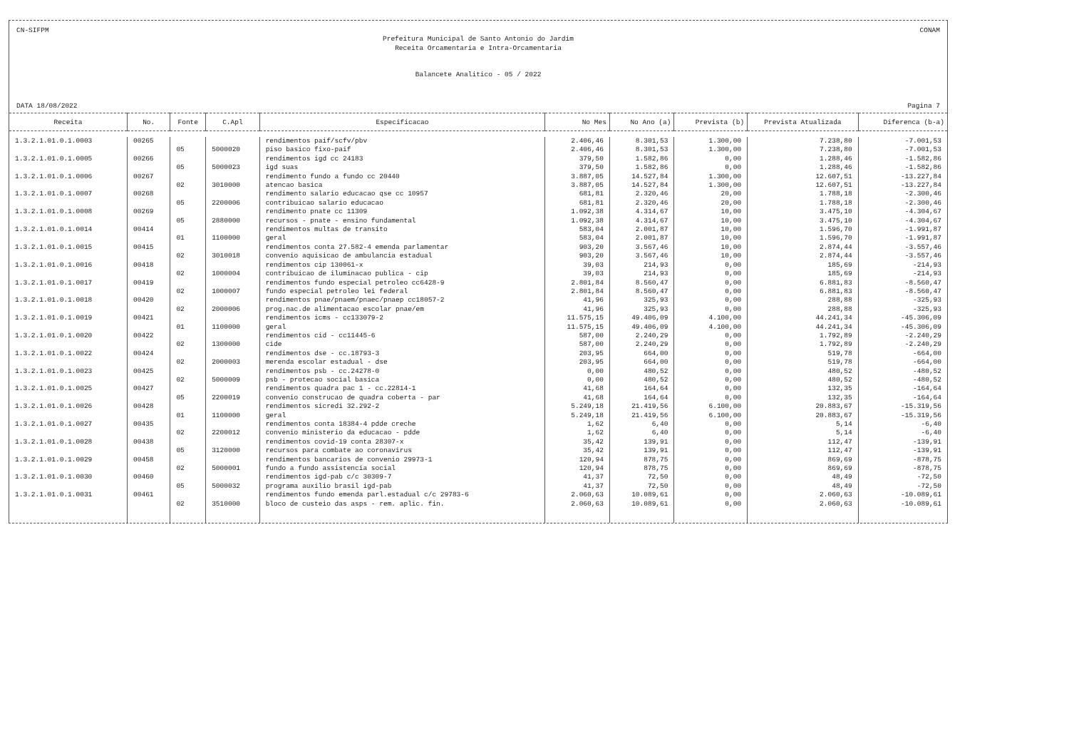CN-SIFPM CONAM
Prefeitura Municipal de Santo Antonio do Jardim
Receita Orcamentaria e Intra-Orcamentaria
Balancete Analitico - 05 / 2022
DATA 18/08/2022 Pagina 7
| Receita | No. | Fonte | C.Apl | Especificacao | No Mes | No Ano (a) | Prevista (b) | Prevista Atualizada | Diferenca (b-a) |
| --- | --- | --- | --- | --- | --- | --- | --- | --- | --- |
| 1.3.2.1.01.0.1.0003 | 00265 | | | rendimentos paif/scfv/pbv | 2.406,46 | 8.301,53 | 1.300,00 | 7.238,80 | -7.001,53 |
| | | 05 | 5000020 | piso basico fixo-paif | 2.406,46 | 8.301,53 | 1.300,00 | 7.238,80 | -7.001,53 |
| 1.3.2.1.01.0.1.0005 | 00266 | | | rendimentos igd cc 24183 | 379,50 | 1.582,86 | 0,00 | 1.288,46 | -1.582,86 |
| | | 05 | 5000023 | igd suas | 379,50 | 1.582,86 | 0,00 | 1.288,46 | -1.582,86 |
| 1.3.2.1.01.0.1.0006 | 00267 | | | rendimento fundo a fundo cc 20440 | 3.887,05 | 14.527,84 | 1.300,00 | 12.607,51 | -13.227,84 |
| | | 02 | 3010000 | atencao basica | 3.887,05 | 14.527,84 | 1.300,00 | 12.607,51 | -13.227,84 |
| 1.3.2.1.01.0.1.0007 | 00268 | | | rendimento salario educacao qse cc 10957 | 681,81 | 2.320,46 | 20,00 | 1.788,18 | -2.300,46 |
| | | 05 | 2200006 | contribuicao salario educacao | 681,81 | 2.320,46 | 20,00 | 1.788,18 | -2.300,46 |
| 1.3.2.1.01.0.1.0008 | 00269 | | | rendimento pnate cc 11309 | 1.092,38 | 4.314,67 | 10,00 | 3.475,10 | -4.304,67 |
| | | 05 | 2880000 | recursos - pnate - ensino fundamental | 1.092,38 | 4.314,67 | 10,00 | 3.475,10 | -4.304,67 |
| 1.3.2.1.01.0.1.0014 | 00414 | | | rendimentos multas de transito | 583,04 | 2.001,87 | 10,00 | 1.596,70 | -1.991,87 |
| | | 01 | 1100000 | geral | 583,04 | 2.001,87 | 10,00 | 1.596,70 | -1.991,87 |
| 1.3.2.1.01.0.1.0015 | 00415 | | | rendimentos conta 27.582-4 emenda parlamentar | 903,20 | 3.567,46 | 10,00 | 2.874,44 | -3.557,46 |
| | | 02 | 3010018 | convenio aquisicao de ambulancia estadual | 903,20 | 3.567,46 | 10,00 | 2.874,44 | -3.557,46 |
| 1.3.2.1.01.0.1.0016 | 00418 | | | rendimentos cip 130061-x | 39,03 | 214,93 | 0,00 | 185,69 | -214,93 |
| | | 02 | 1000004 | contribuicao de iluminacao publica - cip | 39,03 | 214,93 | 0,00 | 185,69 | -214,93 |
| 1.3.2.1.01.0.1.0017 | 00419 | | | rendimentos fundo especial petroleo cc6428-9 | 2.801,84 | 8.560,47 | 0,00 | 6.881,83 | -8.560,47 |
| | | 02 | 1000007 | fundo especial petroleo lei federal | 2.801,84 | 8.560,47 | 0,00 | 6.881,83 | -8.560,47 |
| 1.3.2.1.01.0.1.0018 | 00420 | | | rendimentos pnae/pnaem/pnaec/pnaep cc18057-2 | 41,96 | 325,93 | 0,00 | 288,88 | -325,93 |
| | | 02 | 2000006 | prog.nac.de alimentacao escolar pnae/em | 41,96 | 325,93 | 0,00 | 288,88 | -325,93 |
| 1.3.2.1.01.0.1.0019 | 00421 | | | rendimentos icms - cc133079-2 | 11.575,15 | 49.406,09 | 4.100,00 | 44.241,34 | -45.306,09 |
| | | 01 | 1100000 | geral | 11.575,15 | 49.406,09 | 4.100,00 | 44.241,34 | -45.306,09 |
| 1.3.2.1.01.0.1.0020 | 00422 | | | rendimentos cid - cc11445-6 | 587,00 | 2.240,29 | 0,00 | 1.792,89 | -2.240,29 |
| | | 02 | 1300000 | cide | 587,00 | 2.240,29 | 0,00 | 1.792,89 | -2.240,29 |
| 1.3.2.1.01.0.1.0022 | 00424 | | | rendimentos dse - cc.18793-3 | 203,95 | 664,00 | 0,00 | 519,78 | -664,00 |
| | | 02 | 2000003 | merenda escolar estadual - dse | 203,95 | 664,00 | 0,00 | 519,78 | -664,00 |
| 1.3.2.1.01.0.1.0023 | 00425 | | | rendimentos psb - cc.24278-0 | 0,00 | 480,52 | 0,00 | 480,52 | -480,52 |
| | | 02 | 5000009 | psb - protecao social basica | 0,00 | 480,52 | 0,00 | 480,52 | -480,52 |
| 1.3.2.1.01.0.1.0025 | 00427 | | | rendimentos quadra pac 1 - cc.22814-1 | 41,68 | 164,64 | 0,00 | 132,35 | -164,64 |
| | | 05 | 2200019 | convenio construcao de quadra coberta - par | 41,68 | 164,64 | 0,00 | 132,35 | -164,64 |
| 1.3.2.1.01.0.1.0026 | 00428 | | | rendimentos sicredi 32.292-2 | 5.249,18 | 21.419,56 | 6.100,00 | 20.883,67 | -15.319,56 |
| | | 01 | 1100000 | geral | 5.249,18 | 21.419,56 | 6.100,00 | 20.883,67 | -15.319,56 |
| 1.3.2.1.01.0.1.0027 | 00435 | | | rendimentos conta 18384-4 pdde creche | 1,62 | 6,40 | 0,00 | 5,14 | -6,40 |
| | | 02 | 2200012 | convenio ministerio da educacao - pdde | 1,62 | 6,40 | 0,00 | 5,14 | -6,40 |
| 1.3.2.1.01.0.1.0028 | 00438 | | | rendimentos covid-19 conta 28307-x | 35,42 | 139,91 | 0,00 | 112,47 | -139,91 |
| | | 05 | 3120000 | recursos para combate ao coronavirus | 35,42 | 139,91 | 0,00 | 112,47 | -139,91 |
| 1.3.2.1.01.0.1.0029 | 00458 | | | rendimentos bancarios de convenio 29973-1 | 120,94 | 878,75 | 0,00 | 869,69 | -878,75 |
| | | 02 | 5000001 | fundo a fundo assistencia social | 120,94 | 878,75 | 0,00 | 869,69 | -878,75 |
| 1.3.2.1.01.0.1.0030 | 00460 | | | rendimentos igd-pab c/c 30309-7 | 41,37 | 72,50 | 0,00 | 48,49 | -72,50 |
| | | 05 | 5000032 | programa auxilio brasil igd-pab | 41,37 | 72,50 | 0,00 | 48,49 | -72,50 |
| 1.3.2.1.01.0.1.0031 | 00461 | | | rendimentos fundo emenda parl.estadual c/c 29783-6 | 2.060,63 | 10.089,61 | 0,00 | 2.060,63 | -10.089,61 |
| | | 02 | 3510000 | bloco de custeio das asps - rem. aplic. fin. | 2.060,63 | 10.089,61 | 0,00 | 2.060,63 | -10.089,61 |